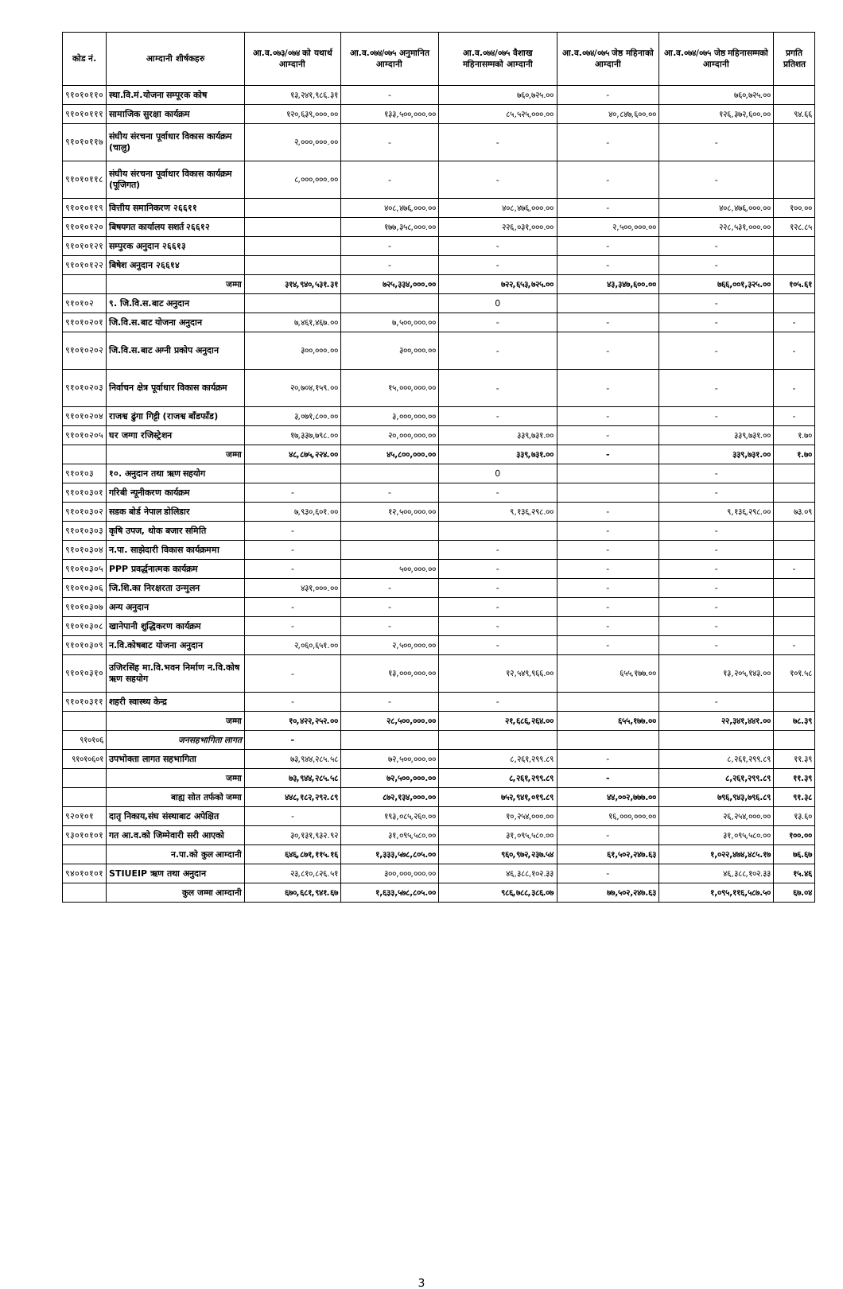| कोड नं. | आम्दानी शीर्षकहरु | आ.व.०७३/०७४ को यथार्थ आम्दानी | आ.व.०७४/०७५ अनुमानित आम्दानी | आ.व.०७४/०७५ वैशाख महिनासम्मको आम्दानी | आ.व.०७४/०७५ जेष्ठ महिनाको आम्दानी | आ.व.०७४/०७५ जेष्ठ महिनासम्मको आम्दानी | प्रगति प्रतिशत |
| --- | --- | --- | --- | --- | --- | --- | --- |
| ९१०१०११० | स्था.वि.मं.योजना सम्पूरक कोष | १३,२४१,९८६.३१ | - | ७६०,७२५.०० | - | ७६०,७२५.०० | |
| ९१०१०१११ | सामाजिक सुरक्षा कार्यक्रम | १२०,६३९,०००.०० | १३३,५००,०००.०० | ८५,५२५,०००.०० | ४०,८४७,६००.०० | १२६,३७२,६००.०० | ९४.६६ |
| ९१०१०११७ | संघीय संरचना पूर्वाधार विकास कार्यक्रम (चालु) | २,०००,०००.०० | - | - | - | - | |
| ९१०१०११८ | संघीय संरचना पूर्वाधार विकास कार्यक्रम (पूजिगत) | ८,०००,०००.०० | - | - | - | - | |
| ९१०१०११९ | वित्तीय समानिकरण २६६११ | | ४०८,४७६,०००.०० | ४०८,४७६,०००.०० | - | ४०८,४७६,०००.०० | १००.०० |
| ९१०१०१२० | बिषयगत कार्यालय सशर्त २६६१२ | | १७७,३५८,०००.०० | २२६,०३१,०००.०० | २,५००,०००.०० | २२८,५३१,०००.०० | १२८.८५ |
| ९१०१०१२१ | सम्पुरक अनुदान २६६१३ | | - | - | - | - | |
| ९१०१०१२२ | बिषेश अनुदान २६६१४ | | - | - | - | - | |
| | जम्मा | ३१४,९४०,५३१.३१ | ७२५,३३४,०००.०० | ७२२,६५३,७२५.०० | ४३,३४७,६००.०० | ७६६,००१,३२५.०० | १०५.६१ |
| ९१०१०२ | ९. जि.वि.स.बाट अनुदान | | | 0 | | - | |
| ९१०१०२०१ | जि.वि.स.बाट योजना अनुदान | ७,४६१,४६७.०० | ७,५००,०००.०० | - | - | - | - |
| ९१०१०२०२ | जि.वि.स.बाट अग्नी प्रकोप अनुदान | ३००,०००.०० | ३००,०००.०० | - | - | - | - |
| ९१०१०२०३ | निर्वाचन क्षेत्र पूर्वाधार विकास कार्यक्रम | २०,७०४,१५९.०० | १५,०००,०००.०० | - | - | - | - |
| ९१०१०२०४ | राजश्व ढुंगा गिट्टी (राजश्व बाँडफाँड) | ३,०७१,८००.०० | ३,०००,०००.०० | - | - | - | - |
| ९१०१०२०५ | घर जग्गा रजिस्ट्रेशन | १७,३३७,७९८.०० | २०,०००,०००.०० | ३३९,७३१.०० | - | ३३९,७३१.०० | १.७० |
| | जम्मा | ४८,८७५,२२४.०० | ४५,८००,०००.०० | ३३९,७३१.०० | - | ३३९,७३१.०० | १.७० |
| ९१०१०३ | १०. अनुदान तथा ऋण सहयोग | | | 0 | | - | |
| ९१०१०३०१ | गरिबी न्यूनीकरण कार्यक्रम | - | - | - | | - | |
| ९१०१०३०२ | सडक बोर्ड नेपाल डोलिडार | ७,९३०,६०१.०० | १२,५००,०००.०० | ९,१३६,२९८.०० | - | ९,१३६,२९८.०० | ७३.०९ |
| ९१०१०३०३ | कृषि उपज, थोक बजार समिति | - | | | - | - | |
| ९१०१०३०४ | न.पा. साझेदारी विकास कार्यक्रममा | - | | - | - | - | |
| ९१०१०३०५ | PPP प्रवर्द्धनात्मक कार्यक्रम | - | ५००,०००.०० | - | - | - | - |
| ९१०१०३०६ | जि.शि.का निरक्षरता उन्मुलन | ४३१,०००.०० | - | - | - | - | |
| ९१०१०३०७ | अन्य अनुदान | - | - | - | - | - | |
| ९१०१०३०८ | खानेपानी शुद्धिकरण कार्यक्रम | - | - | - | - | - | |
| ९१०१०३०९ | न.वि.कोषबाट योजना अनुदान | २,०६०,६५१.०० | २,५००,०००.०० | - | - | - | - |
| ९१०१०३१० | उजिरसिंह मा.वि.भवन निर्माण न.वि.कोष ऋण सहयोग | - | १३,०००,०००.०० | १२,५४९,९६६.०० | ६५५,१७७.०० | १३,२०५,१४३.०० | १०१.५८ |
| ९१०१०३११ | शहरी स्वास्थ्य केन्द्र | - | - | - | | - | |
| | जम्मा | १०,४२२,२५२.०० | २८,५००,०००.०० | २१,६८६,२६४.०० | ६५५,१७७.०० | २२,३४१,४४१.०० | ७८.३९ |
| ९१०१०६ | जनसहभागिता लागत | - | | | | | |
| ९१०१०६०१ | उपभोक्ता लागत सहभागिता | ७३,९४४,२८५.५८ | ७२,५००,०००.०० | ८,२६१,२९९.८९ | - | ८,२६१,२९९.८९ | ११.३९ |
| | जम्मा | ७३,९४४,२८५.५८ | ७२,५००,०००.०० | ८,२६१,२९९.८९ | - | ८,२६१,२९९.८९ | ११.३९ |
| | बाह्य सोत तर्फको जम्मा | ४४८,१८२,२९२.८९ | ८७२,१३४,०००.०० | ७५२,९४१,०१९.८९ | ४४,००२,७७७.०० | ७९६,९४३,७९६.८९ | ९१.३८ |
| ९२०१०१ | दातृ निकाय,संघ संस्थाबाट अपेक्षित | - | १९३,०८५,२६०.०० | १०,२५४,०००.०० | १६,०००,०००.०० | २६,२५४,०००.०० | १३.६० |
| ९३०१०१०१ | गत आ.व.को जिम्मेवारी सरी आएको | ३०,१३१,९३२.९२ | ३१,०९५,५८०.०० | ३१,०९५,५८०.०० | - | ३१,०९५,५८०.०० | १००.०० |
| | न.पा.को कुल आम्दानी | ६४६,८७१,११५.१६ | १,३३३,५७८,८०५.०० | ९६०,९७२,२३७.५४ | ६१,५०२,२४७.६३ | १,०२२,४७४,४८५.१७ | ७६.६७ |
| ९४०१०१०१ | STIUEIP ऋण तथा अनुदान | २३,८१०,८२६.५१ | ३००,०००,०००.०० | ४६,३८८,१०२.३३ | - | ४६,३८८,१०२.३३ | १५.४६ |
| | कुल जम्मा आम्दानी | ६७०,६८१,९४१.६७ | १,६३३,५७८,८०५.०० | ९८६,७८८,३८६.०७ | ७७,५०२,२४७.६३ | १,०९५,११६,५८७.५० | ६७.०४ |
3